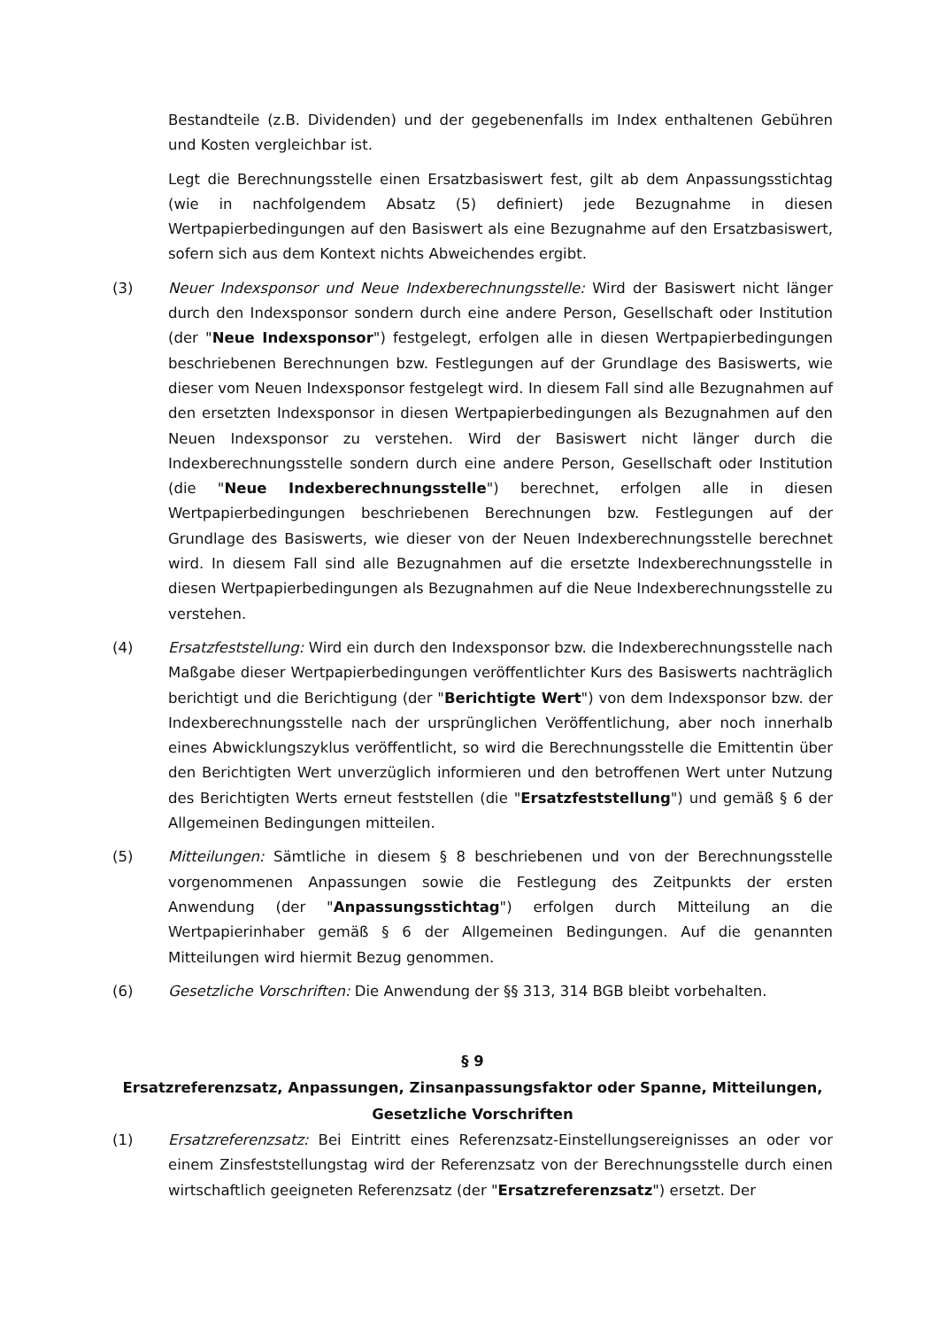Bestandteile (z.B. Dividenden) und der gegebenenfalls im Index enthaltenen Gebühren und Kosten vergleichbar ist.
Legt die Berechnungsstelle einen Ersatzbasiswert fest, gilt ab dem Anpassungsstichtag (wie in nachfolgendem Absatz (5) definiert) jede Bezugnahme in diesen Wertpapierbedingungen auf den Basiswert als eine Bezugnahme auf den Ersatzbasiswert, sofern sich aus dem Kontext nichts Abweichendes ergibt.
(3) Neuer Indexsponsor und Neue Indexberechnungsstelle: Wird der Basiswert nicht länger durch den Indexsponsor sondern durch eine andere Person, Gesellschaft oder Institution (der "Neue Indexsponsor") festgelegt, erfolgen alle in diesen Wertpapierbedingungen beschriebenen Berechnungen bzw. Festlegungen auf der Grundlage des Basiswerts, wie dieser vom Neuen Indexsponsor festgelegt wird. In diesem Fall sind alle Bezugnahmen auf den ersetzten Indexsponsor in diesen Wertpapierbedingungen als Bezugnahmen auf den Neuen Indexsponsor zu verstehen. Wird der Basiswert nicht länger durch die Indexberechnungsstelle sondern durch eine andere Person, Gesellschaft oder Institution (die "Neue Indexberechnungsstelle") berechnet, erfolgen alle in diesen Wertpapierbedingungen beschriebenen Berechnungen bzw. Festlegungen auf der Grundlage des Basiswerts, wie dieser von der Neuen Indexberechnungsstelle berechnet wird. In diesem Fall sind alle Bezugnahmen auf die ersetzte Indexberechnungsstelle in diesen Wertpapierbedingungen als Bezugnahmen auf die Neue Indexberechnungsstelle zu verstehen.
(4) Ersatzfeststellung: Wird ein durch den Indexsponsor bzw. die Indexberechnungsstelle nach Maßgabe dieser Wertpapierbedingungen veröffentlichter Kurs des Basiswerts nachträglich berichtigt und die Berichtigung (der "Berichtigte Wert") von dem Indexsponsor bzw. der Indexberechnungsstelle nach der ursprünglichen Veröffentlichung, aber noch innerhalb eines Abwicklungszyklus veröffentlicht, so wird die Berechnungsstelle die Emittentin über den Berichtigten Wert unverzüglich informieren und den betroffenen Wert unter Nutzung des Berichtigten Werts erneut feststellen (die "Ersatzfeststellung") und gemäß § 6 der Allgemeinen Bedingungen mitteilen.
(5) Mitteilungen: Sämtliche in diesem § 8 beschriebenen und von der Berechnungsstelle vorgenommenen Anpassungen sowie die Festlegung des Zeitpunkts der ersten Anwendung (der "Anpassungsstichtag") erfolgen durch Mitteilung an die Wertpapierinhaber gemäß § 6 der Allgemeinen Bedingungen. Auf die genannten Mitteilungen wird hiermit Bezug genommen.
(6) Gesetzliche Vorschriften: Die Anwendung der §§ 313, 314 BGB bleibt vorbehalten.
§ 9
Ersatzreferenzsatz, Anpassungen, Zinsanpassungsfaktor oder Spanne, Mitteilungen, Gesetzliche Vorschriften
(1) Ersatzreferenzsatz: Bei Eintritt eines Referenzsatz-Einstellungsereignisses an oder vor einem Zinsfeststellungstag wird der Referenzsatz von der Berechnungsstelle durch einen wirtschaftlich geeigneten Referenzsatz (der "Ersatzreferenzsatz") ersetzt. Der